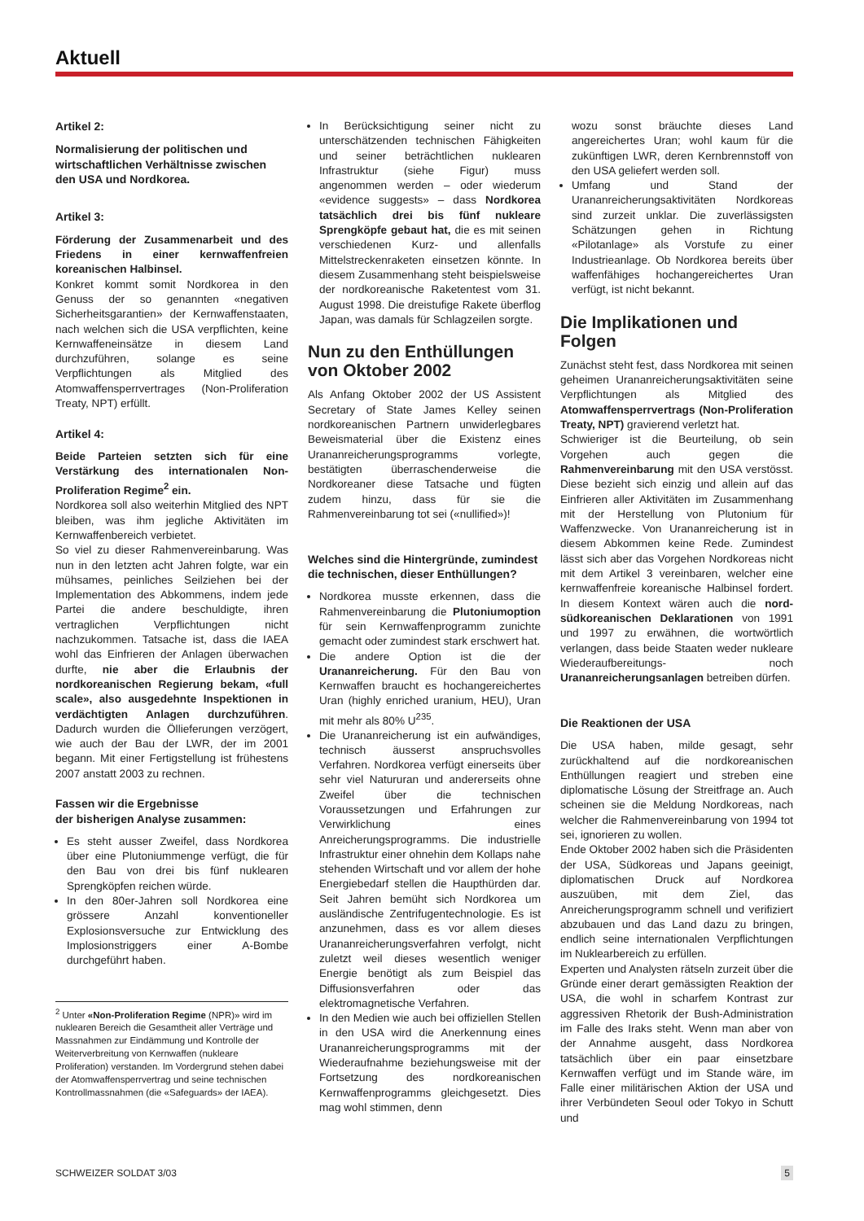Aktuell
Artikel 2:
Normalisierung der politischen und wirtschaftlichen Verhältnisse zwischen den USA und Nordkorea.
Artikel 3:
Förderung der Zusammenarbeit und des Friedens in einer kernwaffenfreien koreanischen Halbinsel.
Konkret kommt somit Nordkorea in den Genuss der so genannten «negativen Sicherheitsgarantien» der Kernwaffenstaaten, nach welchen sich die USA verpflichten, keine Kernwaffeneinsätze in diesem Land durchzuführen, solange es seine Verpflichtungen als Mitglied des Atomwaffensperrvertrages (Non-Proliferation Treaty, NPT) erfüllt.
Artikel 4:
Beide Parteien setzten sich für eine Verstärkung des internationalen Non-Proliferation Regime<sup>2</sup> ein.
Nordkorea soll also weiterhin Mitglied des NPT bleiben, was ihm jegliche Aktivitäten im Kernwaffenbereich verbietet.
So viel zu dieser Rahmenvereinbarung. Was nun in den letzten acht Jahren folgte, war ein mühsames, peinliches Seilziehen bei der Implementation des Abkommens, indem jede Partei die andere beschuldigte, ihren vertraglichen Verpflichtungen nicht nachzukommen. Tatsache ist, dass die IAEA wohl das Einfrieren der Anlagen überwachen durfte, nie aber die Erlaubnis der nordkoreanischen Regierung bekam, «full scale», also ausgedehnte Inspektionen in verdächtigten Anlagen durchzuführen. Dadurch wurden die Öllieferungen verzögert, wie auch der Bau der LWR, der im 2001 begann. Mit einer Fertigstellung ist frühestens 2007 anstatt 2003 zu rechnen.
Fassen wir die Ergebnisse
der bisherigen Analyse zusammen:
Es steht ausser Zweifel, dass Nordkorea über eine Plutoniummenge verfügt, die für den Bau von drei bis fünf nuklearen Sprengköpfen reichen würde.
In den 80er-Jahren soll Nordkorea eine grössere Anzahl konventioneller Explosionsversuche zur Entwicklung des Implosionstriggers einer A-Bombe durchgeführt haben.
<sup>2</sup> Unter «Non-Proliferation Regime (NPR)» wird im nuklearen Bereich die Gesamtheit aller Verträge und Massnahmen zur Eindämmung und Kontrolle der Weiterverbreitung von Kernwaffen (nukleare Proliferation) verstanden. Im Vordergrund stehen dabei der Atomwaffensperrvertrag und seine technischen Kontrollmassnahmen (die «Safeguards» der IAEA).
In Berücksichtigung seiner nicht zu unterschätzenden technischen Fähigkeiten und seiner beträchtlichen nuklearen Infrastruktur (siehe Figur) muss angenommen werden – oder wiederum «evidence suggests» – dass Nordkorea tatsächlich drei bis fünf nukleare Sprengköpfe gebaut hat, die es mit seinen verschiedenen Kurz- und allenfalls Mittelstreckenraketen einsetzen könnte. In diesem Zusammenhang steht beispielsweise der nordkoreanische Raketentest vom 31. August 1998. Die dreistufige Rakete überflog Japan, was damals für Schlagzeilen sorgte.
Nun zu den Enthüllungen von Oktober 2002
Als Anfang Oktober 2002 der US Assistent Secretary of State James Kelley seinen nordkoreanischen Partnern unwiderlegbares Beweismaterial über die Existenz eines Urananreicherungsprogramms vorlegte, bestätigten überraschenderweise die Nordkoreaner diese Tatsache und fügten zudem hinzu, dass für sie die Rahmenvereinbarung tot sei («nullified»)!
Welches sind die Hintergründe, zumindest die technischen, dieser Enthüllungen?
Nordkorea musste erkennen, dass die Rahmenvereinbarung die Plutoniumoption für sein Kernwaffenprogramm zunichte gemacht oder zumindest stark erschwert hat.
Die andere Option ist die der Urananreicherung. Für den Bau von Kernwaffen braucht es hochangereichertes Uran (highly enriched uranium, HEU), Uran mit mehr als 80% U<sup>235</sup>.
Die Urananreicherung ist ein aufwändiges, technisch äusserst anspruchsvolles Verfahren. Nordkorea verfügt einerseits über sehr viel Natururan und andererseits ohne Zweifel über die technischen Voraussetzungen und Erfahrungen zur Verwirklichung eines Anreicherungsprogramms. Die industrielle Infrastruktur einer ohnehin dem Kollaps nahe stehenden Wirtschaft und vor allem der hohe Energiebedarf stellen die Haupthürden dar. Seit Jahren bemüht sich Nordkorea um ausländische Zentrifugentechnologie. Es ist anzunehmen, dass es vor allem dieses Urananreicherungsverfahren verfolgt, nicht zuletzt weil dieses wesentlich weniger Energie benötigt als zum Beispiel das Diffusionsverfahren oder das elektromagnetische Verfahren.
In den Medien wie auch bei offiziellen Stellen in den USA wird die Anerkennung eines Urananreicherungsprogramms mit der Wiederaufnahme beziehungsweise mit der Fortsetzung des nordkoreanischen Kernwaffenprogramms gleichgesetzt. Dies mag wohl stimmen, denn
wozu sonst bräuchte dieses Land angereichertes Uran; wohl kaum für die zukünftigen LWR, deren Kernbrennstoff von den USA geliefert werden soll.
Umfang und Stand der Urananreicherungsaktivitäten Nordkoreas sind zurzeit unklar. Die zuverlässigsten Schätzungen gehen in Richtung «Pilotanlage» als Vorstufe zu einer Industrieanlage. Ob Nordkorea bereits über waffenfähiges hochangereichertes Uran verfügt, ist nicht bekannt.
Die Implikationen und Folgen
Zunächst steht fest, dass Nordkorea mit seinen geheimen Urananreicherungsaktivitäten seine Verpflichtungen als Mitglied des Atomwaffensperrvertrags (Non-Proliferation Treaty, NPT) gravierend verletzt hat.
Schwieriger ist die Beurteilung, ob sein Vorgehen auch gegen die Rahmenvereinbarung mit den USA verstösst. Diese bezieht sich einzig und allein auf das Einfrieren aller Aktivitäten im Zusammenhang mit der Herstellung von Plutonium für Waffenzwecke. Von Urananreicherung ist in diesem Abkommen keine Rede. Zumindest lässt sich aber das Vorgehen Nordkoreas nicht mit dem Artikel 3 vereinbaren, welcher eine kernwaffenfreie koreanische Halbinsel fordert. In diesem Kontext wären auch die nord-südkoreanischen Deklarationen von 1991 und 1997 zu erwähnen, die wortwörtlich verlangen, dass beide Staaten weder nukleare Wiederaufbereitungs- noch Urananreicherungsanlagen betreiben dürfen.
Die Reaktionen der USA
Die USA haben, milde gesagt, sehr zurückhaltend auf die nordkoreanischen Enthüllungen reagiert und streben eine diplomatische Lösung der Streitfrage an. Auch scheinen sie die Meldung Nordkoreas, nach welcher die Rahmenvereinbarung von 1994 tot sei, ignorieren zu wollen.
Ende Oktober 2002 haben sich die Präsidenten der USA, Südkoreas und Japans geeinigt, diplomatischen Druck auf Nordkorea auszuüben, mit dem Ziel, das Anreicherungsprogramm schnell und verifiziert abzubauen und das Land dazu zu bringen, endlich seine internationalen Verpflichtungen im Nuklearbereich zu erfüllen.
Experten und Analysten rätseln zurzeit über die Gründe einer derart gemässigten Reaktion der USA, die wohl in scharfem Kontrast zur aggressiven Rhetorik der Bush-Administration im Falle des Iraks steht. Wenn man aber von der Annahme ausgeht, dass Nordkorea tatsächlich über ein paar einsetzbare Kernwaffen verfügt und im Stande wäre, im Falle einer militärischen Aktion der USA und ihrer Verbündeten Seoul oder Tokyo in Schutt und
SCHWEIZER SOLDAT 3/03 5